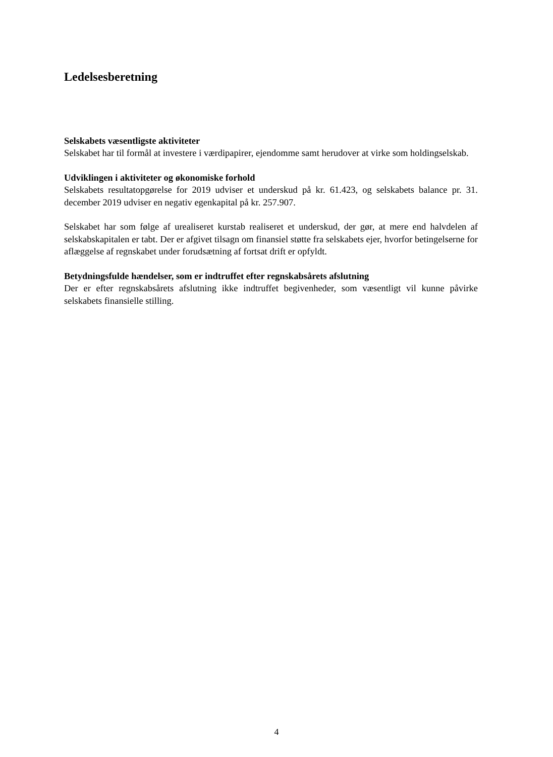Ledelsesberetning
Selskabets væsentligste aktiviteter
Selskabet har til formål at investere i værdipapirer, ejendomme samt herudover at virke som holdingselskab.
Udviklingen i aktiviteter og økonomiske forhold
Selskabets resultatopgørelse for 2019 udviser et underskud på kr. 61.423, og selskabets balance pr. 31. december 2019 udviser en negativ egenkapital på kr. 257.907.
Selskabet har som følge af urealiseret kurstab realiseret et underskud, der gør, at mere end halvdelen af selskabskapitalen er tabt. Der er afgivet tilsagn om finansiel støtte fra selskabets ejer, hvorfor betingelserne for aflæggelse af regnskabet under forudsætning af fortsat drift er opfyldt.
Betydningsfulde hændelser, som er indtruffet efter regnskabsårets afslutning
Der er efter regnskabsårets afslutning ikke indtruffet begivenheder, som væsentligt vil kunne påvirke selskabets finansielle stilling.
4